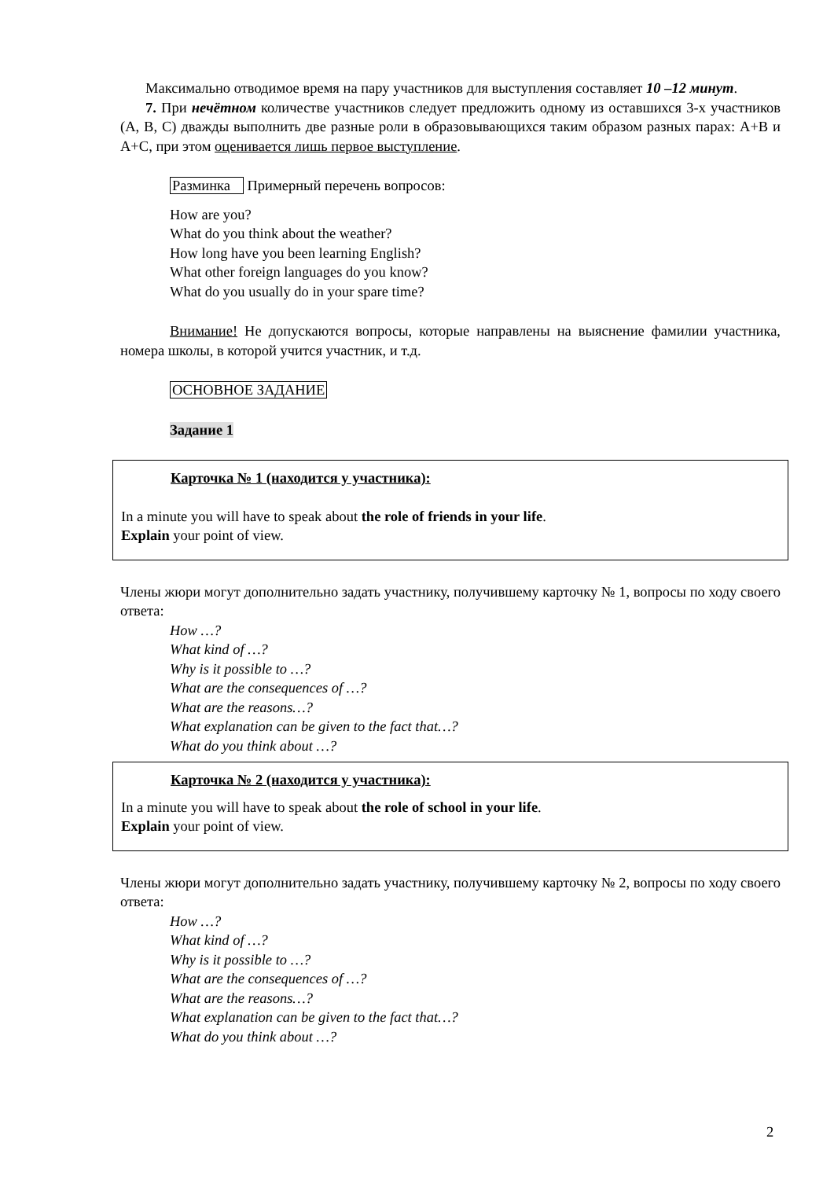Максимально отводимое время на пару участников для выступления составляет 10 –12 минут.
7. При нечётном количестве участников следует предложить одному из оставшихся 3-х участников (A, B, C) дважды выполнить две разные роли в образовывающихся таким образом разных парах: A+B и A+C, при этом оценивается лишь первое выступление.
Разминка Примерный перечень вопросов:
How are you?
What do you think about the weather?
How long have you been learning English?
What other foreign languages do you know?
What do you usually do in your spare time?
Внимание! Не допускаются вопросы, которые направлены на выяснение фамилии участника, номера школы, в которой учится участник, и т.д.
ОСНОВНОЕ ЗАДАНИЕ
Задание 1
Карточка № 1 (находится у участника):
In a minute you will have to speak about the role of friends in your life.
Explain your point of view.
Члены жюри могут дополнительно задать участнику, получившему карточку № 1, вопросы по ходу своего ответа:
How …?
What kind of …?
Why is it possible to …?
What are the consequences of …?
What are the reasons…?
What explanation can be given to the fact that…?
What do you think about …?
Карточка № 2 (находится у участника):
In a minute you will have to speak about the role of school in your life.
Explain your point of view.
Члены жюри могут дополнительно задать участнику, получившему карточку № 2, вопросы по ходу своего ответа:
How …?
What kind of …?
Why is it possible to …?
What are the consequences of …?
What are the reasons…?
What explanation can be given to the fact that…?
What do you think about …?
2